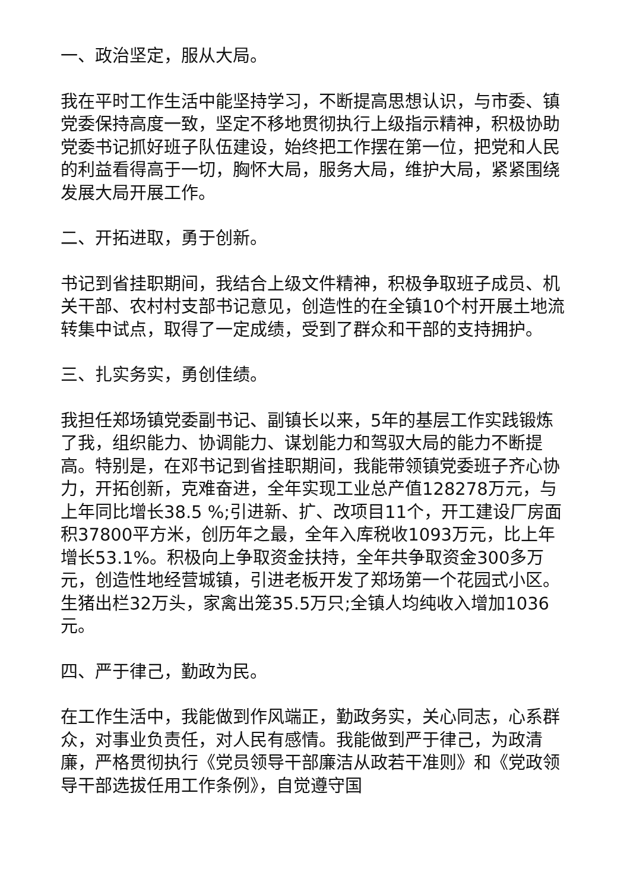一、政治坚定，服从大局。
我在平时工作生活中能坚持学习，不断提高思想认识，与市委、镇党委保持高度一致，坚定不移地贯彻执行上级指示精神，积极协助党委书记抓好班子队伍建设，始终把工作摆在第一位，把党和人民的利益看得高于一切，胸怀大局，服务大局，维护大局，紧紧围绕发展大局开展工作。
二、开拓进取，勇于创新。
书记到省挂职期间，我结合上级文件精神，积极争取班子成员、机关干部、农村村支部书记意见，创造性的在全镇10个村开展土地流转集中试点，取得了一定成绩，受到了群众和干部的支持拥护。
三、扎实务实，勇创佳绩。
我担任郑场镇党委副书记、副镇长以来，5年的基层工作实践锻炼了我，组织能力、协调能力、谋划能力和驾驭大局的能力不断提高。特别是，在邓书记到省挂职期间，我能带领镇党委班子齐心协力，开拓创新，克难奋进，全年实现工业总产值128278万元，与上年同比增长38.5 %;引进新、扩、改项目11个，开工建设厂房面积37800平方米，创历年之最，全年入库税收1093万元，比上年增长53.1%。积极向上争取资金扶持，全年共争取资金300多万元，创造性地经营城镇，引进老板开发了郑场第一个花园式小区。生猪出栏32万头，家禽出笼35.5万只;全镇人均纯收入增加1036元。
四、严于律己，勤政为民。
在工作生活中，我能做到作风端正，勤政务实，关心同志，心系群众，对事业负责任，对人民有感情。我能做到严于律己，为政清廉，严格贯彻执行《党员领导干部廉洁从政若干准则》和《党政领导干部选拔任用工作条例》，自觉遵守国